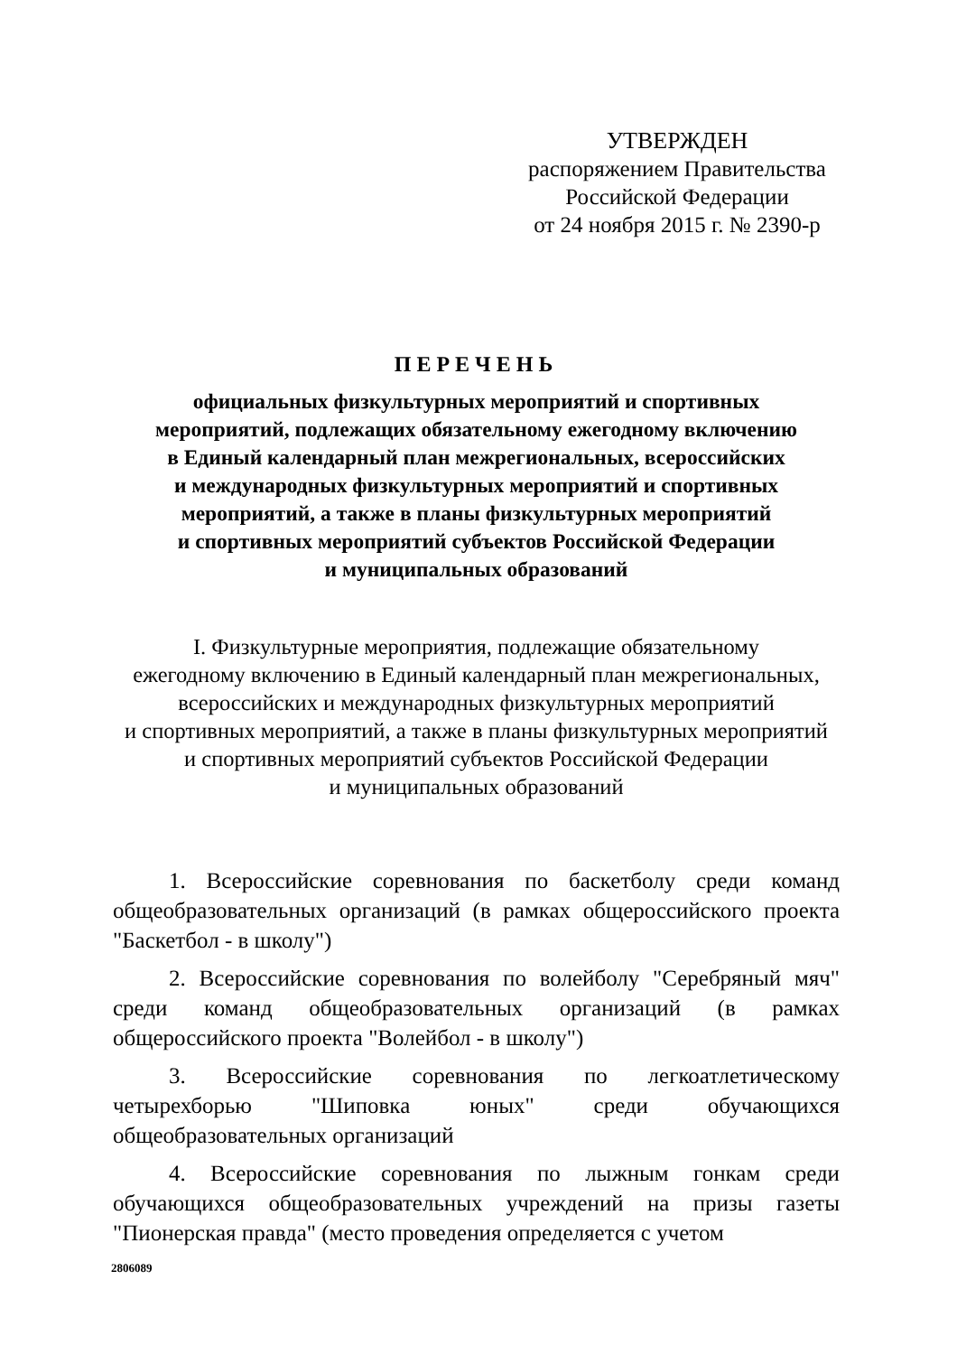УТВЕРЖДЕН
распоряжением Правительства
Российской Федерации
от 24 ноября 2015 г. № 2390-р
ПЕРЕЧЕНЬ
официальных физкультурных мероприятий и спортивных
мероприятий, подлежащих обязательному ежегодному включению
в Единый календарный план межрегиональных, всероссийских
и международных физкультурных мероприятий и спортивных
мероприятий, а также в планы физкультурных мероприятий
и спортивных мероприятий субъектов Российской Федерации
и муниципальных образований
I. Физкультурные мероприятия, подлежащие обязательному
ежегодному включению в Единый календарный план межрегиональных,
всероссийских и международных физкультурных мероприятий
и спортивных мероприятий, а также в планы физкультурных мероприятий
и спортивных мероприятий субъектов Российской Федерации
и муниципальных образований
1. Всероссийские соревнования по баскетболу среди команд общеобразовательных организаций (в рамках общероссийского проекта "Баскетбол - в школу")
2. Всероссийские соревнования по волейболу "Серебряный мяч" среди команд общеобразовательных организаций (в рамках общероссийского проекта "Волейбол - в школу")
3. Всероссийские соревнования по легкоатлетическому четырехборью "Шиповка юных" среди обучающихся общеобразовательных организаций
4. Всероссийские соревнования по лыжным гонкам среди обучающихся общеобразовательных учреждений на призы газеты "Пионерская правда" (место проведения определяется с учетом
2806089